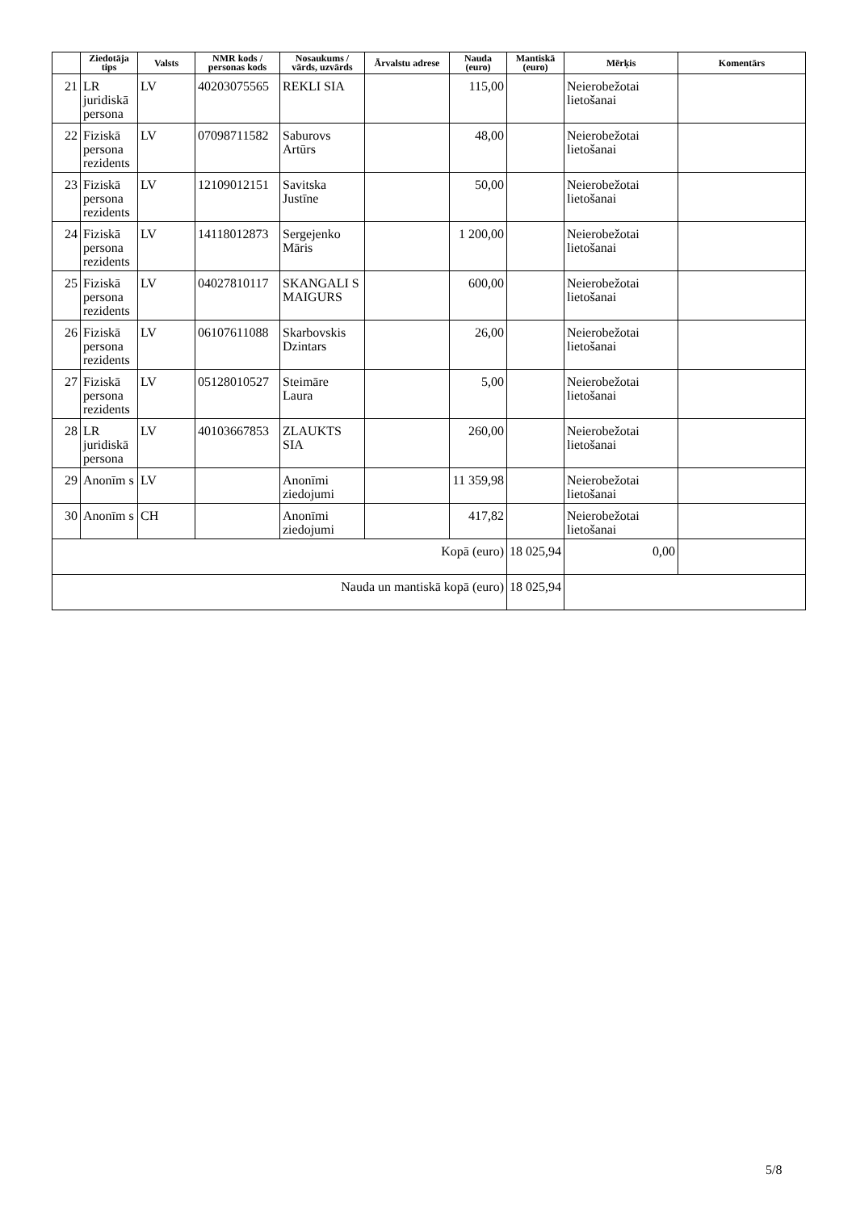| | Ziedotāja tips | Valsts | NMR kods / personas kods | Nosaukums / vārds, uzvārds | Ārvalstu adrese | Nauda (euro) | Mantiskā (euro) | Mērķis | Komentārs |
| --- | --- | --- | --- | --- | --- | --- | --- | --- | --- |
| 21 | LR juridiskā persona | LV | 40203075565 | REKLI SIA | | 115,00 | | Neierobežotai lietošanai | |
| 22 | Fiziskā persona rezidents | LV | 07098711582 | Saburovs Artūrs | | 48,00 | | Neierobežotai lietošanai | |
| 23 | Fiziskā persona rezidents | LV | 12109012151 | Savitska Justīne | | 50,00 | | Neierobežotai lietošanai | |
| 24 | Fiziskā persona rezidents | LV | 14118012873 | Sergejenko Māris | | 1 200,00 | | Neierobežotai lietošanai | |
| 25 | Fiziskā persona rezidents | LV | 04027810117 | SKANGALI S MAIGURS | | 600,00 | | Neierobežotai lietošanai | |
| 26 | Fiziskā persona rezidents | LV | 06107611088 | Skarbovskis Dzintars | | 26,00 | | Neierobežotai lietošanai | |
| 27 | Fiziskā persona rezidents | LV | 05128010527 | Steimāre Laura | | 5,00 | | Neierobežotai lietošanai | |
| 28 | LR juridiskā persona | LV | 40103667853 | ZLAUKTS SIA | | 260,00 | | Neierobežotai lietošanai | |
| 29 | Anonīm s | LV | | Anonīmi ziedojumi | | 11 359,98 | | Neierobežotai lietošanai | |
| 30 | Anonīm s | CH | | Anonīmi ziedojumi | | 417,82 | | Neierobežotai lietošanai | |
| Kopā (euro) | | | | | | | 18 025,94 | 0,00 | |
| Nauda un mantiskā kopā (euro) | | | | | | | 18 025,94 | | |
5/8